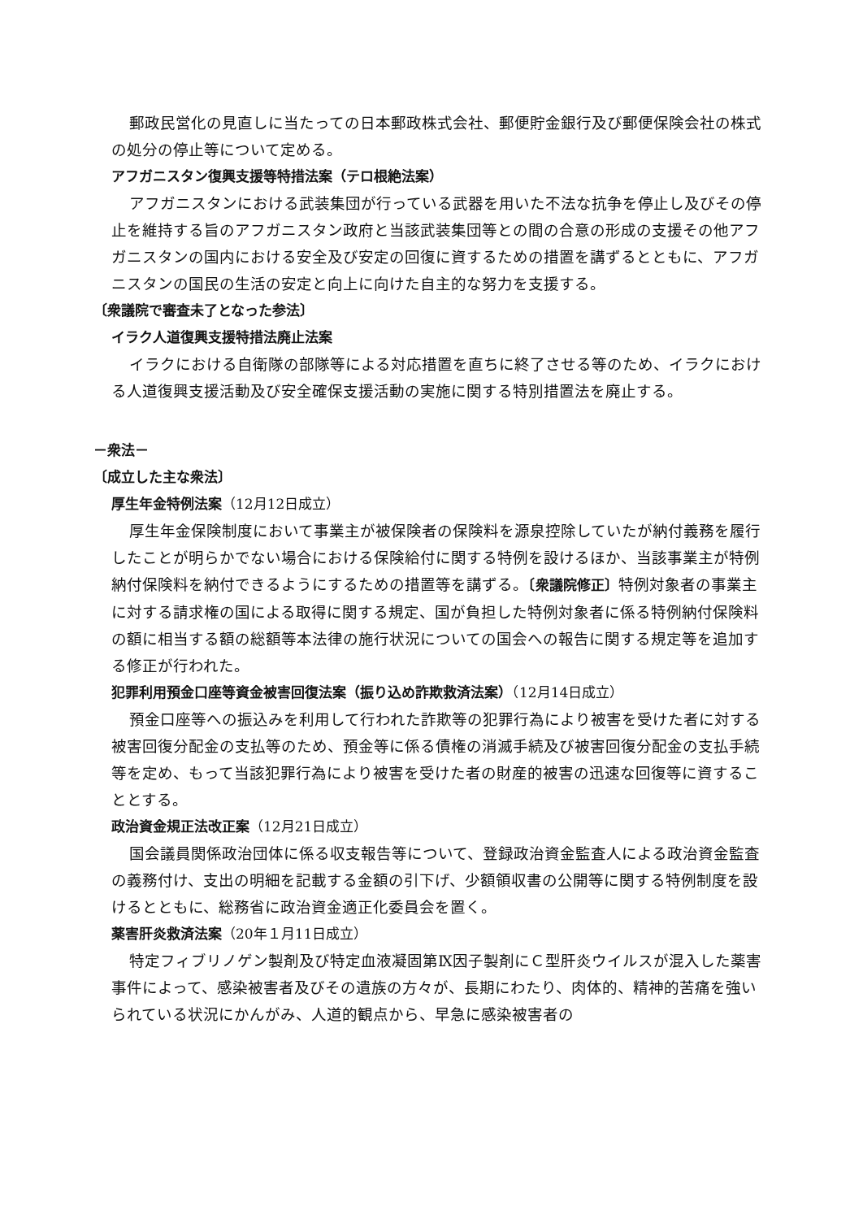郵政民営化の見直しに当たっての日本郵政株式会社、郵便貯金銀行及び郵便保険会社の株式の処分の停止等について定める。
アフガニスタン復興支援等特措法案（テロ根絶法案）
アフガニスタンにおける武装集団が行っている武器を用いた不法な抗争を停止し及びその停止を維持する旨のアフガニスタン政府と当該武装集団等との間の合意の形成の支援その他アフガニスタンの国内における安全及び安定の回復に資するための措置を講ずるとともに、アフガニスタンの国民の生活の安定と向上に向けた自主的な努力を支援する。
〔衆議院で審査未了となった参法〕
イラク人道復興支援特措法廃止法案
イラクにおける自衛隊の部隊等による対応措置を直ちに終了させる等のため、イラクにおける人道復興支援活動及び安全確保支援活動の実施に関する特別措置法を廃止する。
－衆法－
〔成立した主な衆法〕
厚生年金特例法案（12月12日成立）
厚生年金保険制度において事業主が被保険者の保険料を源泉控除していたが納付義務を履行したことが明らかでない場合における保険給付に関する特例を設けるほか、当該事業主が特例納付保険料を納付できるようにするための措置等を講ずる。〔衆議院修正〕特例対象者の事業主に対する請求権の国による取得に関する規定、国が負担した特例対象者に係る特例納付保険料の額に相当する額の総額等本法律の施行状況についての国会への報告に関する規定等を追加する修正が行われた。
犯罪利用預金口座等資金被害回復法案（振り込め詐欺救済法案）（12月14日成立）
預金口座等への振込みを利用して行われた詐欺等の犯罪行為により被害を受けた者に対する被害回復分配金の支払等のため、預金等に係る債権の消滅手続及び被害回復分配金の支払手続等を定め、もって当該犯罪行為により被害を受けた者の財産的被害の迅速な回復等に資することとする。
政治資金規正法改正案（12月21日成立）
国会議員関係政治団体に係る収支報告等について、登録政治資金監査人による政治資金監査の義務付け、支出の明細を記載する金額の引下げ、少額領収書の公開等に関する特例制度を設けるとともに、総務省に政治資金適正化委員会を置く。
薬害肝炎救済法案（20年１月11日成立）
特定フィブリノゲン製剤及び特定血液凝固第Ⅸ因子製剤にＣ型肝炎ウイルスが混入した薬害事件によって、感染被害者及びその遺族の方々が、長期にわたり、肉体的、精神的苦痛を強いられている状況にかんがみ、人道的観点から、早急に感染被害者の